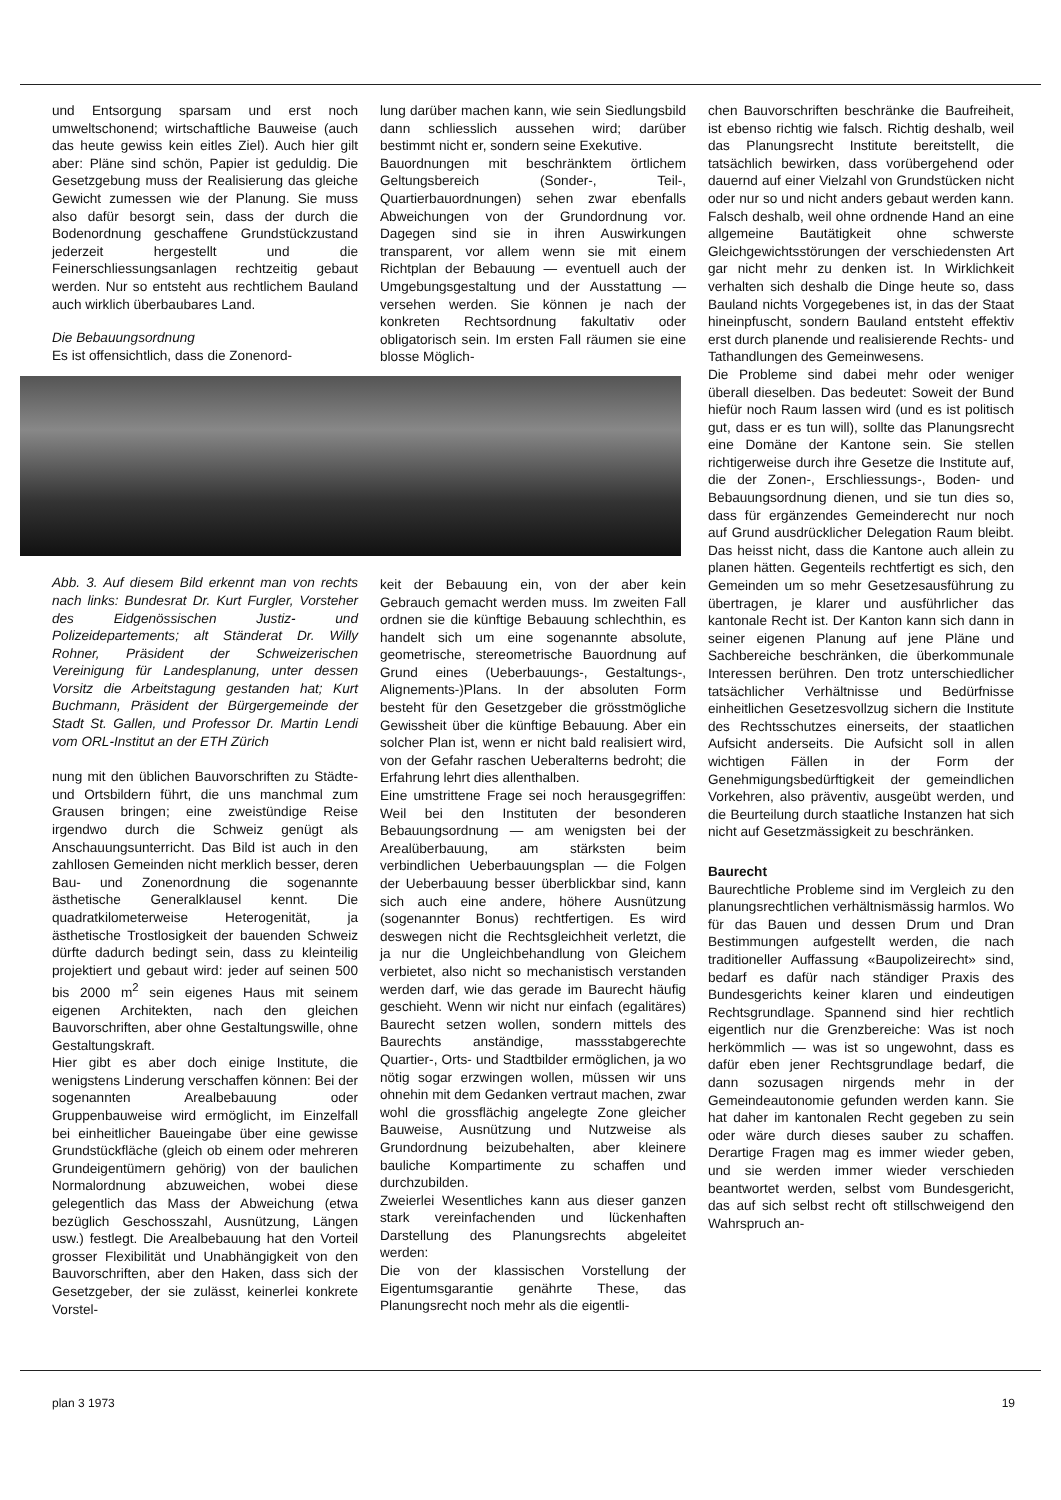und Entsorgung sparsam und erst noch umweltschonend; wirtschaftliche Bauweise (auch das heute gewiss kein eitles Ziel). Auch hier gilt aber: Pläne sind schön, Papier ist geduldig. Die Gesetzgebung muss der Realisierung das gleiche Gewicht zumessen wie der Planung. Sie muss also dafür besorgt sein, dass der durch die Bodenordnung geschaffene Grundstückzustand jederzeit hergestellt und die Feinerschliessungsanlagen rechtzeitig gebaut werden. Nur so entsteht aus rechtlichem Bauland auch wirklich überbaubares Land.
Die Bebauungsordnung
Es ist offensichtlich, dass die Zonenord-
Abb. 3. Auf diesem Bild erkennt man von rechts nach links: Bundesrat Dr. Kurt Furgler, Vorsteher des Eidgenössischen Justiz- und Polizeidepartements; alt Ständerat Dr. Willy Rohner, Präsident der Schweizerischen Vereinigung für Landesplanung, unter dessen Vorsitz die Arbeitstagung gestanden hat; Kurt Buchmann, Präsident der Bürgergemeinde der Stadt St. Gallen, und Professor Dr. Martin Lendi vom ORL-Institut an der ETH Zürich
nung mit den üblichen Bauvorschriften zu Städte- und Ortsbildern führt, die uns manchmal zum Grausen bringen; eine zweistündige Reise irgendwo durch die Schweiz genügt als Anschauungsunterricht. Das Bild ist auch in den zahllosen Gemeinden nicht merklich besser, deren Bau- und Zonenordnung die sogenannte ästhetische Generalklausel kennt. Die quadratkilometerweise Heterogenität, ja ästhetische Trostlosigkeit der bauenden Schweiz dürfte dadurch bedingt sein, dass zu kleinteilig projektiert und gebaut wird: jeder auf seinen 500 bis 2000 m<sup>2</sup> sein eigenes Haus mit seinem eigenen Architekten, nach den gleichen Bauvorschriften, aber ohne Gestaltungswille, ohne Gestaltungskraft.
Hier gibt es aber doch einige Institute, die wenigstens Linderung verschaffen können: Bei der sogenannten Arealbebauung oder Gruppenbauweise wird ermöglicht, im Einzelfall bei einheitlicher Baueingabe über eine gewisse Grundstückfläche (gleich ob einem oder mehreren Grundeigentümern gehörig) von der baulichen Normalordnung abzuweichen, wobei diese gelegentlich das Mass der Abweichung (etwa bezüglich Geschosszahl, Ausnützung, Längen usw.) festlegt. Die Arealbebauung hat den Vorteil grosser Flexibilität und Unabhängigkeit von den Bauvorschriften, aber den Haken, dass sich der Gesetzgeber, der sie zulässt, keinerlei konkrete Vorstel-
lung darüber machen kann, wie sein Siedlungsbild dann schliesslich aussehen wird; darüber bestimmt nicht er, sondern seine Exekutive.
Bauordnungen mit beschränktem örtlichem Geltungsbereich (Sonder-, Teil-, Quartierbauordnungen) sehen zwar ebenfalls Abweichungen von der Grundordnung vor. Dagegen sind sie in ihren Auswirkungen transparent, vor allem wenn sie mit einem Richtplan der Bebauung — eventuell auch der Umgebungsgestaltung und der Ausstattung — versehen werden. Sie können je nach der konkreten Rechtsordnung fakultativ oder obligatorisch sein. Im ersten Fall räumen sie eine blosse Möglich-
keit der Bebauung ein, von der aber kein Gebrauch gemacht werden muss. Im zweiten Fall ordnen sie die künftige Bebauung schlechthin, es handelt sich um eine sogenannte absolute, geometrische, stereometrische Bauordnung auf Grund eines (Ueberbauungs-, Gestaltungs-, Alignements-)Plans. In der absoluten Form besteht für den Gesetzgeber die grösstmögliche Gewissheit über die künftige Bebauung. Aber ein solcher Plan ist, wenn er nicht bald realisiert wird, von der Gefahr raschen Ueberalterns bedroht; die Erfahrung lehrt dies allenthalben.
Eine umstrittene Frage sei noch herausgegriffen: Weil bei den Instituten der besonderen Bebauungsordnung — am wenigsten bei der Arealüberbauung, am stärksten beim verbindlichen Ueberbauungsplan — die Folgen der Ueberbauung besser überblickbar sind, kann sich auch eine andere, höhere Ausnützung (sogenannter Bonus) rechtfertigen. Es wird deswegen nicht die Rechtsgleichheit verletzt, die ja nur die Ungleichbehandlung von Gleichem verbietet, also nicht so mechanistisch verstanden werden darf, wie das gerade im Baurecht häufig geschieht. Wenn wir nicht nur einfach (egalitäres) Baurecht setzen wollen, sondern mittels des Baurechts anständige, massstabgerechte Quartier-, Orts- und Stadtbilder ermöglichen, ja wo nötig sogar erzwingen wollen, müssen wir uns ohnehin mit dem Gedanken vertraut machen, zwar wohl die grossflächig angelegte Zone gleicher Bauweise, Ausnützung und Nutzweise als Grundordnung beizubehalten, aber kleinere bauliche Kompartimente zu schaffen und durchzubilden.
Zweierlei Wesentliches kann aus dieser ganzen stark vereinfachenden und lückenhaften Darstellung des Planungsrechts abgeleitet werden:
Die von der klassischen Vorstellung der Eigentumsgarantie genährte These, das Planungsrecht noch mehr als die eigentli-
chen Bauvorschriften beschränke die Baufreiheit, ist ebenso richtig wie falsch. Richtig deshalb, weil das Planungsrecht Institute bereitstellt, die tatsächlich bewirken, dass vorübergehend oder dauernd auf einer Vielzahl von Grundstücken nicht oder nur so und nicht anders gebaut werden kann. Falsch deshalb, weil ohne ordnende Hand an eine allgemeine Bautätigkeit ohne schwerste Gleichgewichtsstörungen der verschiedensten Art gar nicht mehr zu denken ist. In Wirklichkeit verhalten sich deshalb die Dinge heute so, dass Bauland nichts Vorgegebenes ist, in das der Staat hineinpfuscht, sondern Bauland entsteht effektiv erst durch planende und realisierende Rechts- und Tathandlungen des Gemeinwesens.
Die Probleme sind dabei mehr oder weniger überall dieselben. Das bedeutet: Soweit der Bund hiefür noch Raum lassen wird (und es ist politisch gut, dass er es tun will), sollte das Planungsrecht eine Domäne der Kantone sein. Sie stellen richtigerweise durch ihre Gesetze die Institute auf, die der Zonen-, Erschliessungs-, Boden- und Bebauungsordnung dienen, und sie tun dies so, dass für ergänzendes Gemeinderecht nur noch auf Grund ausdrücklicher Delegation Raum bleibt. Das heisst nicht, dass die Kantone auch allein zu planen hätten. Gegenteils rechtfertigt es sich, den Gemeinden um so mehr Gesetzesausführung zu übertragen, je klarer und ausführlicher das kantonale Recht ist. Der Kanton kann sich dann in seiner eigenen Planung auf jene Pläne und Sachbereiche beschränken, die überkommunale Interessen berühren. Den trotz unterschiedlicher tatsächlicher Verhältnisse und Bedürfnisse einheitlichen Gesetzesvollzug sichern die Institute des Rechtsschutzes einerseits, der staatlichen Aufsicht anderseits. Die Aufsicht soll in allen wichtigen Fällen in der Form der Genehmigungsbedürftigkeit der gemeindlichen Vorkehren, also präventiv, ausgeübt werden, und die Beurteilung durch staatliche Instanzen hat sich nicht auf Gesetzmässigkeit zu beschränken.
Baurecht
Baurechtliche Probleme sind im Vergleich zu den planungsrechtlichen verhältnismässig harmlos. Wo für das Bauen und dessen Drum und Dran Bestimmungen aufgestellt werden, die nach traditioneller Auffassung «Baupolizeirecht» sind, bedarf es dafür nach ständiger Praxis des Bundesgerichts keiner klaren und eindeutigen Rechtsgrundlage. Spannend sind hier rechtlich eigentlich nur die Grenzbereiche: Was ist noch herkömmlich — was ist so ungewohnt, dass es dafür eben jener Rechtsgrundlage bedarf, die dann sozusagen nirgends mehr in der Gemeindeautonomie gefunden werden kann. Sie hat daher im kantonalen Recht gegeben zu sein oder wäre durch dieses sauber zu schaffen. Derartige Fragen mag es immer wieder geben, und sie werden immer wieder verschieden beantwortet werden, selbst vom Bundesgericht, das auf sich selbst recht oft stillschweigend den Wahrspruch an-
plan 3 1973 19